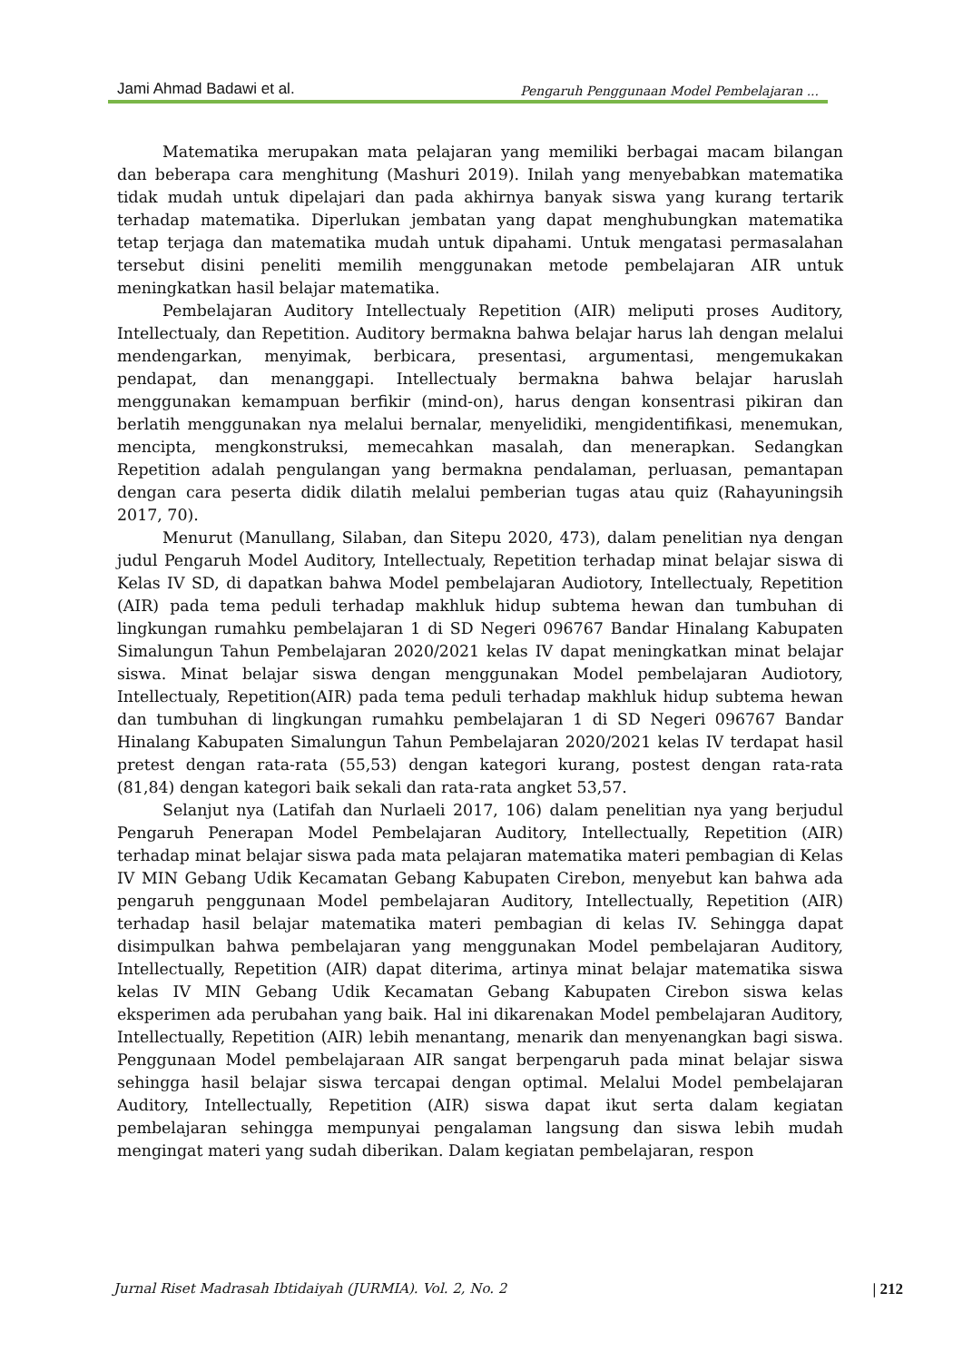Jami Ahmad Badawi et al. Pengaruh Penggunaan Model Pembelajaran ...
Matematika merupakan mata pelajaran yang memiliki berbagai macam bilangan dan beberapa cara menghitung (Mashuri 2019). Inilah yang menyebabkan matematika tidak mudah untuk dipelajari dan pada akhirnya banyak siswa yang kurang tertarik terhadap matematika. Diperlukan jembatan yang dapat menghubungkan matematika tetap terjaga dan matematika mudah untuk dipahami. Untuk mengatasi permasalahan tersebut disini peneliti memilih menggunakan metode pembelajaran AIR untuk meningkatkan hasil belajar matematika.
Pembelajaran Auditory Intellectualy Repetition (AIR) meliputi proses Auditory, Intellectualy, dan Repetition. Auditory bermakna bahwa belajar harus lah dengan melalui mendengarkan, menyimak, berbicara, presentasi, argumentasi, mengemukakan pendapat, dan menanggapi. Intellectualy bermakna bahwa belajar haruslah menggunakan kemampuan berfikir (mind-on), harus dengan konsentrasi pikiran dan berlatih menggunakan nya melalui bernalar, menyelidiki, mengidentifikasi, menemukan, mencipta, mengkonstruksi, memecahkan masalah, dan menerapkan. Sedangkan Repetition adalah pengulangan yang bermakna pendalaman, perluasan, pemantapan dengan cara peserta didik dilatih melalui pemberian tugas atau quiz (Rahayuningsih 2017, 70).
Menurut (Manullang, Silaban, dan Sitepu 2020, 473), dalam penelitian nya dengan judul Pengaruh Model Auditory, Intellectualy, Repetition terhadap minat belajar siswa di Kelas IV SD, di dapatkan bahwa Model pembelajaran Audiotory, Intellectualy, Repetition (AIR) pada tema peduli terhadap makhluk hidup subtema hewan dan tumbuhan di lingkungan rumahku pembelajaran 1 di SD Negeri 096767 Bandar Hinalang Kabupaten Simalungun Tahun Pembelajaran 2020/2021 kelas IV dapat meningkatkan minat belajar siswa. Minat belajar siswa dengan menggunakan Model pembelajaran Audiotory, Intellectualy, Repetition(AIR) pada tema peduli terhadap makhluk hidup subtema hewan dan tumbuhan di lingkungan rumahku pembelajaran 1 di SD Negeri 096767 Bandar Hinalang Kabupaten Simalungun Tahun Pembelajaran 2020/2021 kelas IV terdapat hasil pretest dengan rata-rata (55,53) dengan kategori kurang, postest dengan rata-rata (81,84) dengan kategori baik sekali dan rata-rata angket 53,57.
Selanjut nya (Latifah dan Nurlaeli 2017, 106) dalam penelitian nya yang berjudul Pengaruh Penerapan Model Pembelajaran Auditory, Intellectually, Repetition (AIR) terhadap minat belajar siswa pada mata pelajaran matematika materi pembagian di Kelas IV MIN Gebang Udik Kecamatan Gebang Kabupaten Cirebon, menyebut kan bahwa ada pengaruh penggunaan Model pembelajaran Auditory, Intellectually, Repetition (AIR) terhadap hasil belajar matematika materi pembagian di kelas IV. Sehingga dapat disimpulkan bahwa pembelajaran yang menggunakan Model pembelajaran Auditory, Intellectually, Repetition (AIR) dapat diterima, artinya minat belajar matematika siswa kelas IV MIN Gebang Udik Kecamatan Gebang Kabupaten Cirebon siswa kelas eksperimen ada perubahan yang baik. Hal ini dikarenakan Model pembelajaran Auditory, Intellectually, Repetition (AIR) lebih menantang, menarik dan menyenangkan bagi siswa. Penggunaan Model pembelajaraan AIR sangat berpengaruh pada minat belajar siswa sehingga hasil belajar siswa tercapai dengan optimal. Melalui Model pembelajaran Auditory, Intellectually, Repetition (AIR) siswa dapat ikut serta dalam kegiatan pembelajaran sehingga mempunyai pengalaman langsung dan siswa lebih mudah mengingat materi yang sudah diberikan. Dalam kegiatan pembelajaran, respon
Jurnal Riset Madrasah Ibtidaiyah (JURMIA). Vol. 2, No. 2 | 212